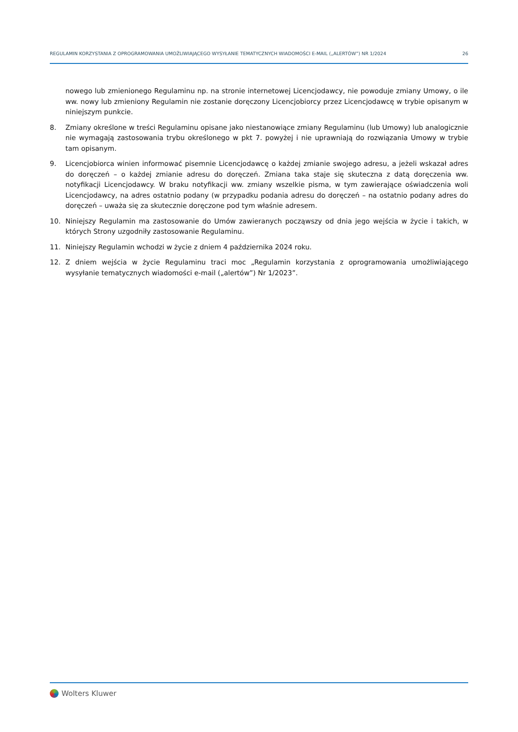REGULAMIN KORZYSTANIA Z OPROGRAMOWANIA UMOŻLIWIAJĄCEGO WYSYŁANIE TEMATYCZNYCH WIADOMOŚCI E-MAIL („ALERTÓW”) NR 1/2024 26
nowego lub zmienionego Regulaminu np. na stronie internetowej Licencjodawcy, nie powoduje zmiany Umowy, o ile ww. nowy lub zmieniony Regulamin nie zostanie doręczony Licencjobiorcy przez Licencjodawcę w trybie opisanym w niniejszym punkcie.
8. Zmiany określone w treści Regulaminu opisane jako niestanowiące zmiany Regulaminu (lub Umowy) lub analogicznie nie wymagają zastosowania trybu określonego w pkt 7. powyżej i nie uprawniają do rozwiązania Umowy w trybie tam opisanym.
9. Licencjobiorca winien informować pisemnie Licencjodawcę o każdej zmianie swojego adresu, a jeżeli wskazał adres do doręczeń – o każdej zmianie adresu do doręczeń. Zmiana taka staje się skuteczna z datą doręczenia ww. notyfikacji Licencjodawcy. W braku notyfikacji ww. zmiany wszelkie pisma, w tym zawierające oświadczenia woli Licencjodawcy, na adres ostatnio podany (w przypadku podania adresu do doręczeń – na ostatnio podany adres do doręczeń – uważa się za skutecznie doręczone pod tym właśnie adresem.
10. Niniejszy Regulamin ma zastosowanie do Umów zawieranych począwszy od dnia jego wejścia w życie i takich, w których Strony uzgodniły zastosowanie Regulaminu.
11. Niniejszy Regulamin wchodzi w życie z dniem 4 października 2024 roku.
12. Z dniem wejścia w życie Regulaminu traci moc „Regulamin korzystania z oprogramowania umożliwiającego wysyłanie tematycznych wiadomości e-mail („alertów”) Nr 1/2023”.
Wolters Kluwer